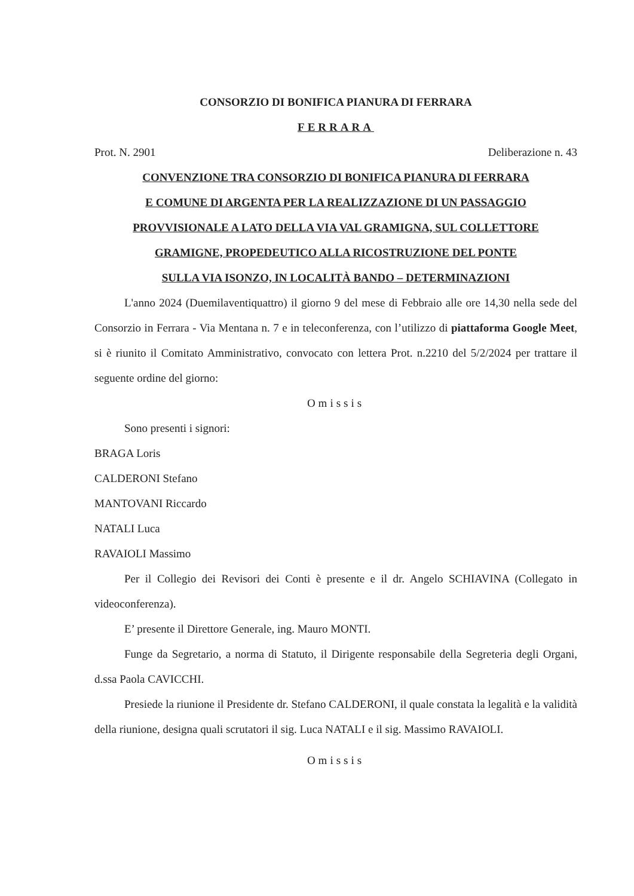CONSORZIO DI BONIFICA PIANURA DI FERRARA
FERRARA
Prot. N. 2901 Deliberazione n. 43
CONVENZIONE TRA CONSORZIO DI BONIFICA PIANURA DI FERRARA
E COMUNE DI ARGENTA PER LA REALIZZAZIONE DI UN PASSAGGIO
PROVVISIONALE A LATO DELLA VIA VAL GRAMIGNA, SUL COLLETTORE
GRAMIGNE, PROPEDEUTICO ALLA RICOSTRUZIONE DEL PONTE
SULLA VIA ISONZO, IN LOCALITÀ BANDO – DETERMINAZIONI
L'anno 2024 (Duemilaventiquattro) il giorno 9 del mese di Febbraio alle ore 14,30 nella sede del Consorzio in Ferrara - Via Mentana n. 7 e in teleconferenza, con l’utilizzo di piattaforma Google Meet, si è riunito il Comitato Amministrativo, convocato con lettera Prot. n.2210 del 5/2/2024 per trattare il seguente ordine del giorno:
Omissis
Sono presenti i signori:
BRAGA Loris
CALDERONI Stefano
MANTOVANI Riccardo
NATALI Luca
RAVAIOLI Massimo
Per il Collegio dei Revisori dei Conti è presente e il dr. Angelo SCHIAVINA (Collegato in videoconferenza).
E’ presente il Direttore Generale, ing. Mauro MONTI.
Funge da Segretario, a norma di Statuto, il Dirigente responsabile della Segreteria degli Organi, d.ssa Paola CAVICCHI.
Presiede la riunione il Presidente dr. Stefano CALDERONI, il quale constata la legalità e la validità della riunione, designa quali scrutatori il sig. Luca NATALI e il sig. Massimo RAVAIOLI.
Omissis